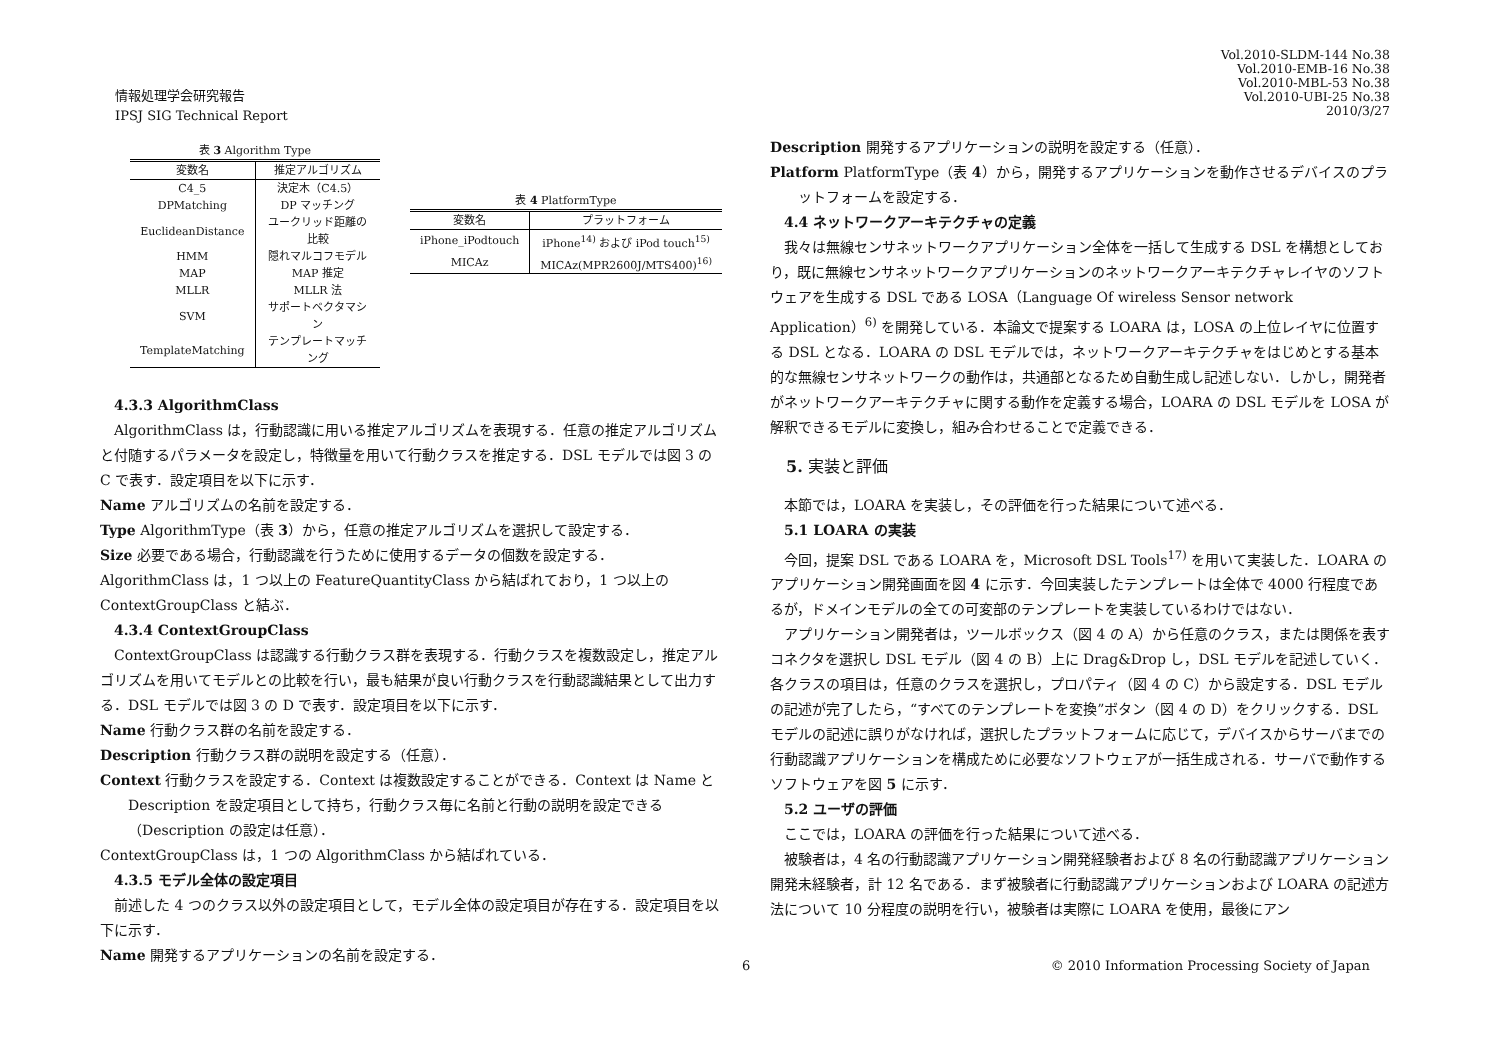情報処理学会研究報告
IPSJ SIG Technical Report
Vol.2010-SLDM-144 No.38
Vol.2010-EMB-16 No.38
Vol.2010-MBL-53 No.38
Vol.2010-UBI-25 No.38
2010/3/27
表 3 Algorithm Type
| 変数名 | 推定アルゴリズム |
| --- | --- |
| C4_5 | 決定木（C4.5） |
| DPMatching | DP マッチング |
| EuclideanDistance | ユークリッド距離の比較 |
| HMM | 隠れマルコフモデル |
| MAP | MAP 推定 |
| MLLR | MLLR 法 |
| SVM | サポートベクタマシン |
| TemplateMatching | テンプレートマッチング |
表 4 PlatformType
| 変数名 | プラットフォーム |
| --- | --- |
| iPhone_iPodtouch | iPhone<sup>14)</sup> および iPod touch<sup>15)</sup> |
| MICAz | MICAz(MPR2600J/MTS400)<sup>16)</sup> |
4.3.3 AlgorithmClass
AlgorithmClass は，行動認識に用いる推定アルゴリズムを表現する．任意の推定アルゴリズムと付随するパラメータを設定し，特徴量を用いて行動クラスを推定する．DSL モデルでは図 3 の C で表す．設定項目を以下に示す．
Name アルゴリズムの名前を設定する．
Type AlgorithmType（表 3）から，任意の推定アルゴリズムを選択して設定する．
Size 必要である場合，行動認識を行うために使用するデータの個数を設定する．
AlgorithmClass は，1 つ以上の FeatureQuantityClass から結ばれており，1 つ以上の ContextGroupClass と結ぶ．
4.3.4 ContextGroupClass
ContextGroupClass は認識する行動クラス群を表現する．行動クラスを複数設定し，推定アルゴリズムを用いてモデルとの比較を行い，最も結果が良い行動クラスを行動認識結果として出力する．DSL モデルでは図 3 の D で表す．設定項目を以下に示す．
Name 行動クラス群の名前を設定する．
Description 行動クラス群の説明を設定する（任意）．
Context 行動クラスを設定する．Context は複数設定することができる．Context は Name と Description を設定項目として持ち，行動クラス毎に名前と行動の説明を設定できる（Description の設定は任意）．
ContextGroupClass は，1 つの AlgorithmClass から結ばれている．
4.3.5 モデル全体の設定項目
前述した 4 つのクラス以外の設定項目として，モデル全体の設定項目が存在する．設定項目を以下に示す．
Name 開発するアプリケーションの名前を設定する．
Description 開発するアプリケーションの説明を設定する（任意）．
Platform PlatformType（表 4）から，開発するアプリケーションを動作させるデバイスのプラットフォームを設定する．
4.4 ネットワークアーキテクチャの定義
我々は無線センサネットワークアプリケーション全体を一括して生成する DSL を構想としており，既に無線センサネットワークアプリケーションのネットワークアーキテクチャレイヤのソフトウェアを生成する DSL である LOSA（Language Of wireless Sensor network Application）<sup>6)</sup> を開発している．本論文で提案する LOARA は，LOSA の上位レイヤに位置する DSL となる．LOARA の DSL モデルでは，ネットワークアーキテクチャをはじめとする基本的な無線センサネットワークの動作は，共通部となるため自動生成し記述しない．しかし，開発者がネットワークアーキテクチャに関する動作を定義する場合，LOARA の DSL モデルを LOSA が解釈できるモデルに変換し，組み合わせることで定義できる．
5. 実装と評価
本節では，LOARA を実装し，その評価を行った結果について述べる．
5.1 LOARA の実装
今回，提案 DSL である LOARA を，Microsoft DSL Tools<sup>17)</sup> を用いて実装した．LOARA のアプリケーション開発画面を図 4 に示す．今回実装したテンプレートは全体で 4000 行程度であるが，ドメインモデルの全ての可変部のテンプレートを実装しているわけではない．
アプリケーション開発者は，ツールボックス（図 4 の A）から任意のクラス，または関係を表すコネクタを選択し DSL モデル（図 4 の B）上に Drag&Drop し，DSL モデルを記述していく．各クラスの項目は，任意のクラスを選択し，プロパティ（図 4 の C）から設定する．DSL モデルの記述が完了したら，“すべてのテンプレートを変換”ボタン（図 4 の D）をクリックする．DSL モデルの記述に誤りがなければ，選択したプラットフォームに応じて，デバイスからサーバまでの行動認識アプリケーションを構成ために必要なソフトウェアが一括生成される．サーバで動作するソフトウェアを図 5 に示す．
5.2 ユーザの評価
ここでは，LOARA の評価を行った結果について述べる．
被験者は，4 名の行動認識アプリケーション開発経験者および 8 名の行動認識アプリケーション開発未経験者，計 12 名である．まず被験者に行動認識アプリケーションおよび LOARA の記述方法について 10 分程度の説明を行い，被験者は実際に LOARA を使用，最後にアン
6 © 2010 Information Processing Society of Japan